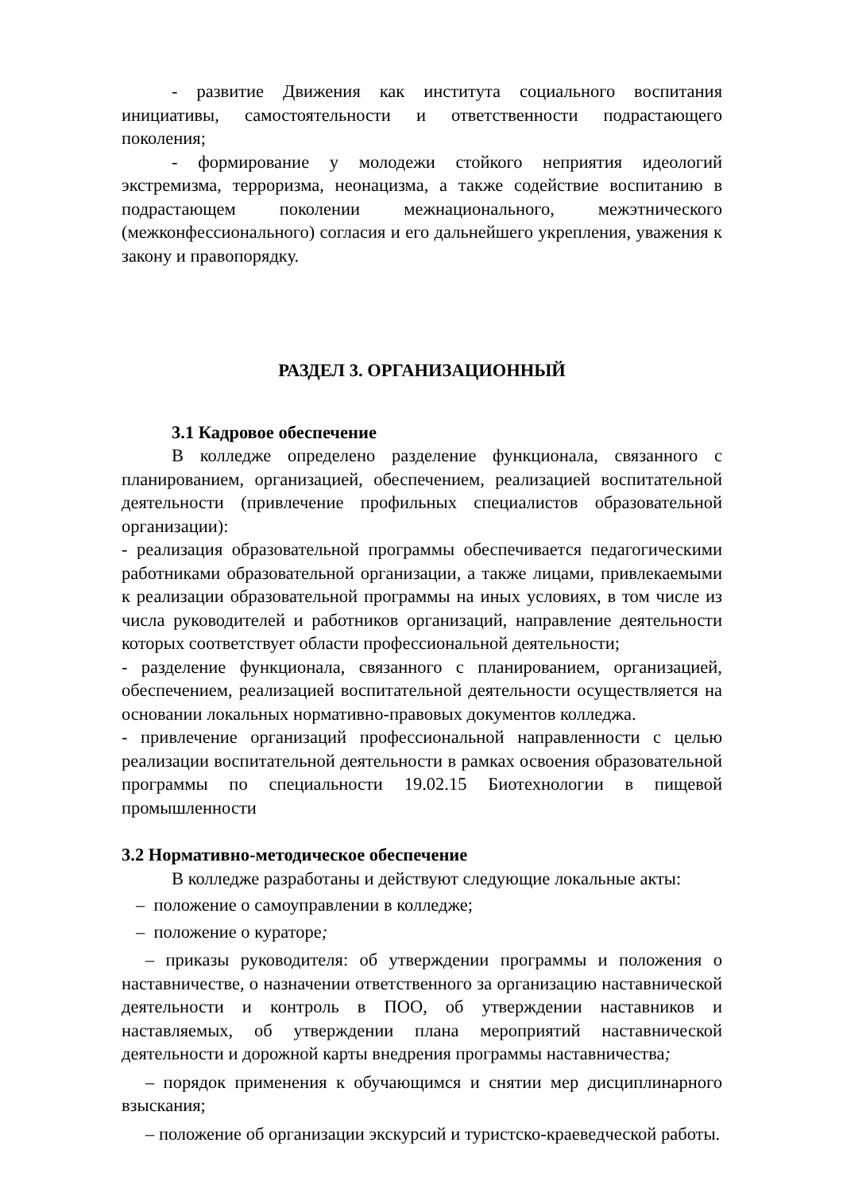- развитие Движения как института социального воспитания инициативы, самостоятельности и ответственности подрастающего поколения;
- формирование у молодежи стойкого неприятия идеологий экстремизма, терроризма, неонацизма, а также содействие воспитанию в подрастающем поколении межнационального, межэтнического (межконфессионального) согласия и его дальнейшего укрепления, уважения к закону и правопорядку.
РАЗДЕЛ 3. ОРГАНИЗАЦИОННЫЙ
3.1 Кадровое обеспечение
В колледже определено разделение функционала, связанного с планированием, организацией, обеспечением, реализацией воспитательной деятельности (привлечение профильных специалистов образовательной организации):
- реализация образовательной программы обеспечивается педагогическими работниками образовательной организации, а также лицами, привлекаемыми к реализации образовательной программы на иных условиях, в том числе из числа руководителей и работников организаций, направление деятельности которых соответствует области профессиональной деятельности;
- разделение функционала, связанного с планированием, организацией, обеспечением, реализацией воспитательной деятельности осуществляется на основании локальных нормативно-правовых документов колледжа.
- привлечение организаций профессиональной направленности с целью реализации воспитательной деятельности в рамках освоения образовательной программы по специальности 19.02.15 Биотехнологии в пищевой промышленности
3.2 Нормативно-методическое обеспечение
В колледже разработаны и действуют следующие локальные акты:
– положение о самоуправлении в колледже;
– положение о кураторе;
– приказы руководителя: об утверждении программы и положения о наставничестве, о назначении ответственного за организацию наставнической деятельности и контроль в ПОО, об утверждении наставников и наставляемых, об утверждении плана мероприятий наставнической деятельности и дорожной карты внедрения программы наставничества;
– порядок применения к обучающимся и снятии мер дисциплинарного взыскания;
– положение об организации экскурсий и туристско-краеведческой работы.